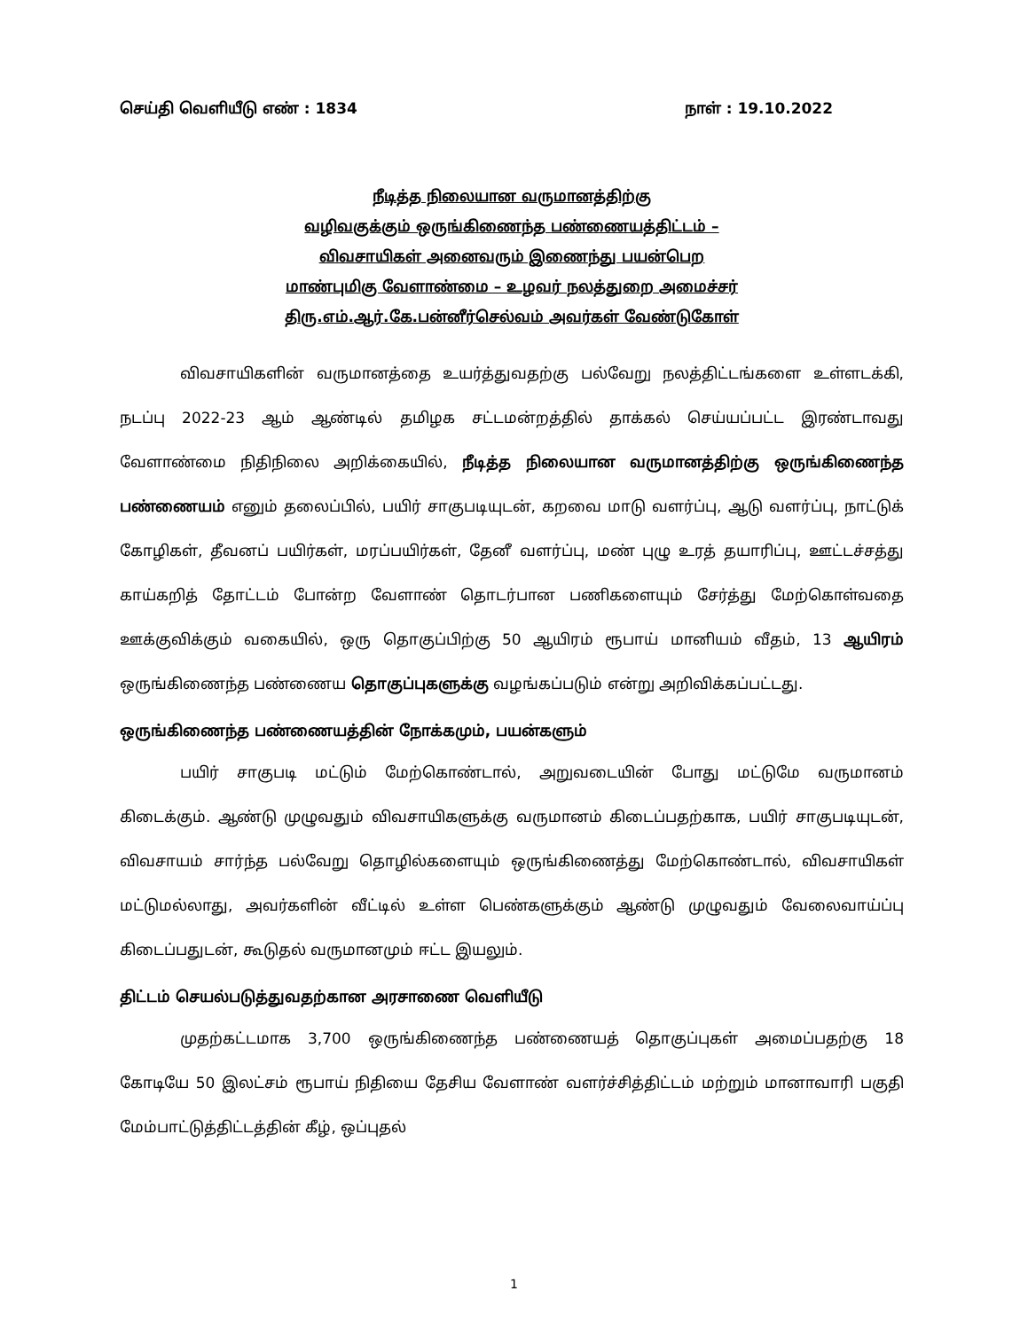செய்தி வெளியீடு எண் : 1834 நாள் : 19.10.2022
நீடித்த நிலையான வருமானத்திற்கு
வழிவகுக்கும் ஒருங்கிணைந்த பண்ணையத்திட்டம் –
விவசாயிகள் அனைவரும் இணைந்து பயன்பெற
மாண்புமிகு வேளாண்மை – உழவர் நலத்துறை அமைச்சர்
திரு.எம்.ஆர்.கே.பன்னீர்செல்வம் அவர்கள் வேண்டுகோள்
விவசாயிகளின் வருமானத்தை உயர்த்துவதற்கு பல்வேறு நலத்திட்டங்களை உள்ளடக்கி, நடப்பு 2022-23 ஆம் ஆண்டில் தமிழக சட்டமன்றத்தில் தாக்கல் செய்யப்பட்ட இரண்டாவது வேளாண்மை நிதிநிலை அறிக்கையில், நீடித்த நிலையான வருமானத்திற்கு ஒருங்கிணைந்த பண்ணையம் எனும் தலைப்பில், பயிர் சாகுபடியுடன், கறவை மாடு வளர்ப்பு, ஆடு வளர்ப்பு, நாட்டுக் கோழிகள், தீவனப் பயிர்கள், மரப்பயிர்கள், தேனீ வளர்ப்பு, மண் புழு உரத் தயாரிப்பு, ஊட்டச்சத்து காய்கறித் தோட்டம் போன்ற வேளாண் தொடர்பான பணிகளையும் சேர்த்து மேற்கொள்வதை ஊக்குவிக்கும் வகையில், ஒரு தொகுப்பிற்கு 50 ஆயிரம் ரூபாய் மானியம் வீதம், 13 ஆயிரம் ஒருங்கிணைந்த பண்ணைய தொகுப்புகளுக்கு வழங்கப்படும் என்று அறிவிக்கப்பட்டது.
ஒருங்கிணைந்த பண்ணையத்தின் நோக்கமும், பயன்களும்
பயிர் சாகுபடி மட்டும் மேற்கொண்டால், அறுவடையின் போது மட்டுமே வருமானம் கிடைக்கும். ஆண்டு முழுவதும் விவசாயிகளுக்கு வருமானம் கிடைப்பதற்காக, பயிர் சாகுபடியுடன், விவசாயம் சார்ந்த பல்வேறு தொழில்களையும் ஒருங்கிணைத்து மேற்கொண்டால், விவசாயிகள் மட்டுமல்லாது, அவர்களின் வீட்டில் உள்ள பெண்களுக்கும் ஆண்டு முழுவதும் வேலைவாய்ப்பு கிடைப்பதுடன், கூடுதல் வருமானமும் ஈட்ட இயலும்.
திட்டம் செயல்படுத்துவதற்கான அரசாணை வெளியீடு
முதற்கட்டமாக 3,700 ஒருங்கிணைந்த பண்ணையத் தொகுப்புகள் அமைப்பதற்கு 18 கோடியே 50 இலட்சம் ரூபாய் நிதியை தேசிய வேளாண் வளர்ச்சித்திட்டம் மற்றும் மானாவாரி பகுதி மேம்பாட்டுத்திட்டத்தின் கீழ், ஒப்புதல்
1